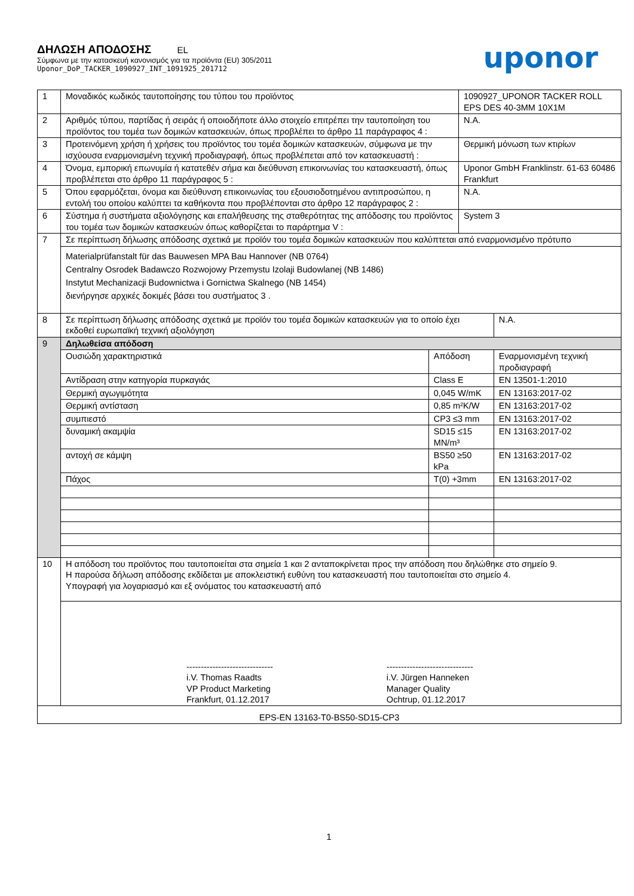ΔΗΛΩΣΗ ΑΠΟΔΟΣΗΣ EL
Σύμφωνα με την κατασκευή κανονισμός για τα προϊόντα (EU) 305/2011
Uponor_DoP_TACKER_1090927_INT_1091925_201712
uponor
| 1 | Μοναδικός κωδικός ταυτοποίησης του τύπου του προϊόντος | | 1090927_UPONOR TACKER ROLL EPS DES 40-3MM 10X1M | |
| 2 | Αριθμός τύπου, παρτίδας ή σειράς ή οποιοδήποτε άλλο στοιχείο επιτρέπει την ταυτοποίηση του προϊόντος του τομέα των δομικών κατασκευών, όπως προβλέπει το άρθρο 11 παράγραφος 4 : | | N.A. | |
| 3 | Προτεινόμενη χρήση ή χρήσεις του προϊόντος του τομέα δομικών κατασκευών, σύμφωνα με την ισχύουσα εναρμονισμένη τεχνική προδιαγραφή, όπως προβλέπεται από τον κατασκευαστή : | | Θερμική μόνωση των κτιρίων | |
| 4 | Όνομα, εμπορική επωνυμία ή κατατεθέν σήμα και διεύθυνση επικοινωνίας του κατασκευαστή, όπως προβλέπεται στο άρθρο 11 παράγραφος 5 : | | Uponor GmbH Franklinstr. 61-63 60486 Frankfurt | |
| 5 | Όπου εφαρμόζεται, όνομα και διεύθυνση επικοινωνίας του εξουσιοδοτημένου αντιπροσώπου, η εντολή του οποίου καλύπτει τα καθήκοντα που προβλέπονται στο άρθρο 12 παράγραφος 2 : | | N.A. | |
| 6 | Σύστημα ή συστήματα αξιολόγησης και επαλήθευσης της σταθερότητας της απόδοσης του προϊόντος του τομέα των δομικών κατασκευών όπως καθορίζεται το παράρτημα V : | | System 3 | |
| 7 | Σε περίπτωση δήλωσης απόδοσης σχετικά με προϊόν του τομέα δομικών κατασκευών που καλύπτεται από εναρμονισμένο πρότυπο | | | |
| | Materialprüfanstalt für das Bauwesen MPA Bau Hannover (NB 0764) Centralny Osrodek Badawczo Rozwojowy Przemystu Izolaji Budowlanej (NB 1486) Instytut Mechanizacji Budownictwa i Gornictwa Skalnego (NB 1454) διενήργησε αρχικές δοκιμές βάσει του συστήματος 3 . | | | |
| 8 | Σε περίπτωση δήλωσης απόδοσης σχετικά με προϊόν του τομέα δομικών κατασκευών για το οποίο έχει εκδοθεί ευρωπαϊκή τεχνική αξιολόγηση | | | N.A. |
| 9 | Δηλωθείσα απόδοση | | | |
| | Ουσιώδη χαρακτηριστικά | Απόδοση | | Εναρμονισμένη τεχνική προδιαγραφή |
| | Αντίδραση στην κατηγορία πυρκαγιάς | Class E | | EN 13501-1:2010 |
| | Θερμική αγωγιμότητα | 0,045 W/mK | | EN 13163:2017-02 |
| | Θερμική αντίσταση | 0,85 m²K/W | | EN 13163:2017-02 |
| | συμπιεστό | CP3 ≤3 mm | | EN 13163:2017-02 |
| | δυναμική ακαμψία | SD15 ≤15 MN/m³ | | EN 13163:2017-02 |
| | αντοχή σε κάμψη | BS50 ≥50 kPa | | EN 13163:2017-02 |
| | Πάχος | T(0) +3mm | | EN 13163:2017-02 |
| 10 | Η απόδοση του προϊόντος που ταυτοποιείται στα σημεία 1 και 2 ανταποκρίνεται προς την απόδοση που δηλώθηκε στο σημείο 9. Η παρούσα δήλωση απόδοσης εκδίδεται με αποκλειστική ευθύνη του κατασκευαστή που ταυτοποιείται στο σημείο 4. Υπογραφή για λογαριασμό και εξ ονόματος του κατασκευαστή από | | | |
| | ------------------------------ i.V. Thomas Raadts VP Product Marketing Frankfurt, 01.12.2017 ------------------------------ i.V. Jürgen Hanneken Manager Quality Ochtrup, 01.12.2017 | | | |
| EPS-EN 13163-T0-BS50-SD15-CP3 | | | | |
1